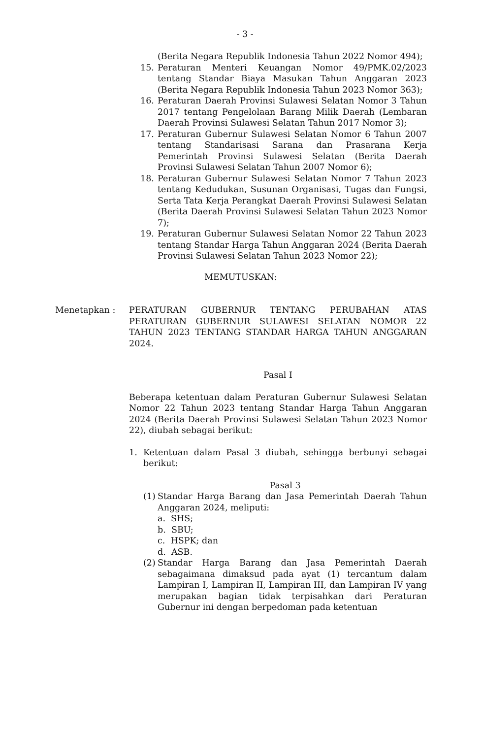- 3 -
(Berita Negara Republik Indonesia Tahun 2022 Nomor 494);
15. Peraturan Menteri Keuangan Nomor 49/PMK.02/2023 tentang Standar Biaya Masukan Tahun Anggaran 2023 (Berita Negara Republik Indonesia Tahun 2023 Nomor 363);
16. Peraturan Daerah Provinsi Sulawesi Selatan Nomor 3 Tahun 2017 tentang Pengelolaan Barang Milik Daerah (Lembaran Daerah Provinsi Sulawesi Selatan Tahun 2017 Nomor 3);
17. Peraturan Gubernur Sulawesi Selatan Nomor 6 Tahun 2007 tentang Standarisasi Sarana dan Prasarana Kerja Pemerintah Provinsi Sulawesi Selatan (Berita Daerah Provinsi Sulawesi Selatan Tahun 2007 Nomor 6);
18. Peraturan Gubernur Sulawesi Selatan Nomor 7 Tahun 2023 tentang Kedudukan, Susunan Organisasi, Tugas dan Fungsi, Serta Tata Kerja Perangkat Daerah Provinsi Sulawesi Selatan (Berita Daerah Provinsi Sulawesi Selatan Tahun 2023 Nomor 7);
19. Peraturan Gubernur Sulawesi Selatan Nomor 22 Tahun 2023 tentang Standar Harga Tahun Anggaran 2024 (Berita Daerah Provinsi Sulawesi Selatan Tahun 2023 Nomor 22);
MEMUTUSKAN:
Menetapkan : PERATURAN GUBERNUR TENTANG PERUBAHAN ATAS PERATURAN GUBERNUR SULAWESI SELATAN NOMOR 22 TAHUN 2023 TENTANG STANDAR HARGA TAHUN ANGGARAN 2024.
Pasal I
Beberapa ketentuan dalam Peraturan Gubernur Sulawesi Selatan Nomor 22 Tahun 2023 tentang Standar Harga Tahun Anggaran 2024 (Berita Daerah Provinsi Sulawesi Selatan Tahun 2023 Nomor 22), diubah sebagai berikut:
1. Ketentuan dalam Pasal 3 diubah, sehingga berbunyi sebagai berikut:
Pasal 3
(1)
Standar Harga Barang dan Jasa Pemerintah Daerah Tahun Anggaran 2024, meliputi:
a. SHS;
b. SBU;
c. HSPK; dan
d. ASB.
(2)
Standar Harga Barang dan Jasa Pemerintah Daerah sebagaimana dimaksud pada ayat (1) tercantum dalam Lampiran I, Lampiran II, Lampiran III, dan Lampiran IV yang merupakan bagian tidak terpisahkan dari Peraturan Gubernur ini dengan berpedoman pada ketentuan